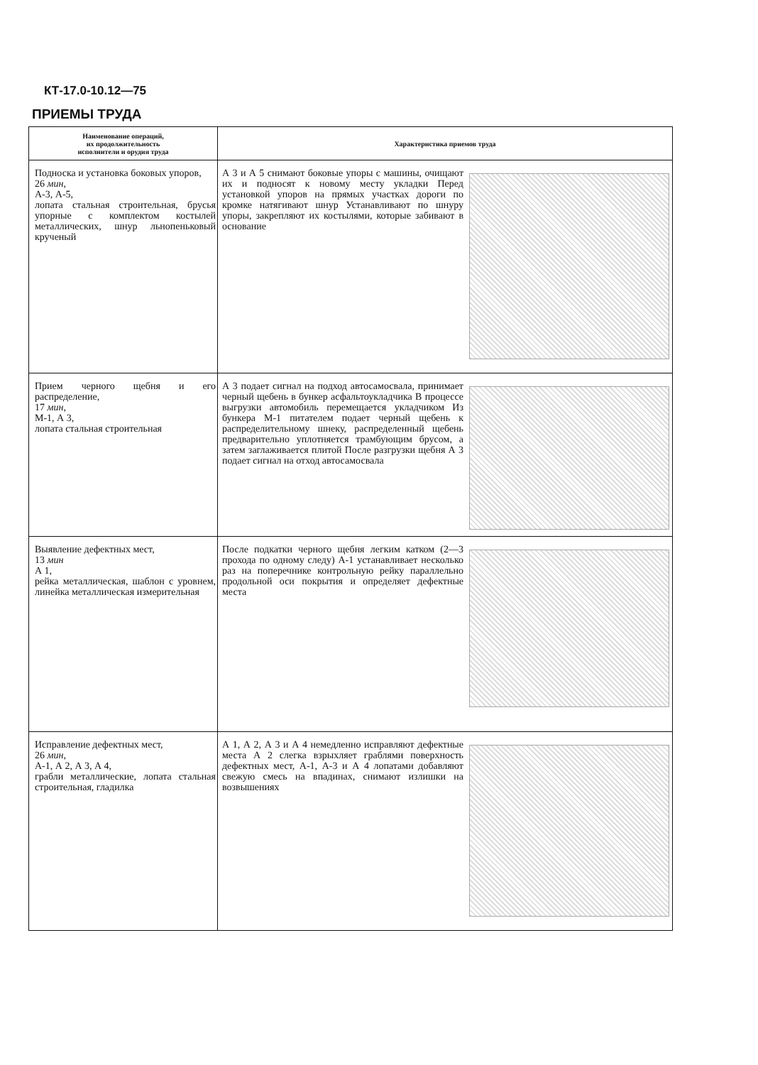КТ-17.0-10.12—75
ПРИЕМЫ ТРУДА
| Наименование операций, их продолжительность исполнители и орудия труда | Характеристика приемов труда |
| --- | --- |
| Подноска и установка боковых упоров, 26 мин , А-3, А-5, лопата стальная строительная, брусья упорные с комплектом костылей металлических, шнур льнопеньковый крученый | А 3 и А 5 снимают боковые упоры с машины, очищают их и подносят к новому месту укладки Перед установкой упоров на прямых участках дороги по кромке натягивают шнур Устанавливают по шнуру упоры, закрепляют их костылями, которые забивают в основание |
| Прием черного щебня и его распределение, 17 мин , М-1, А 3, лопата стальная строительная | А 3 подает сигнал на подход автосамосвала, принимает черный щебень в бункер асфальтоукладчика В процессе выгрузки автомобиль перемещается укладчиком Из бункера М-1 питателем подает черный щебень к распределительному шнеку, распределенный щебень предварительно уплотняется трамбующим брусом, а затем заглаживается плитой После разгрузки щебня А 3 подает сигнал на отход автосамосвала |
| Выявление дефектных мест, 13 мин А 1, рейка металлическая, шаблон с уровнем, линейка металлическая измерительная | После подкатки черного щебня легким катком (2—3 прохода по одному следу) А-1 устанавливает несколько раз на поперечнике контрольную рейку параллельно продольной оси покрытия и определяет дефектные места |
| Исправление дефектных мест, 26 мин , А-1, А 2, А 3, А 4, грабли металлические, лопата стальная строительная, гладилка | А 1, А 2, А 3 и А 4 немедленно исправляют дефектные места А 2 слегка взрыхляет граблями поверхность дефектных мест, А-1, А-3 и А 4 лопатами добавляют свежую смесь на впадинах, снимают излишки на возвышениях |